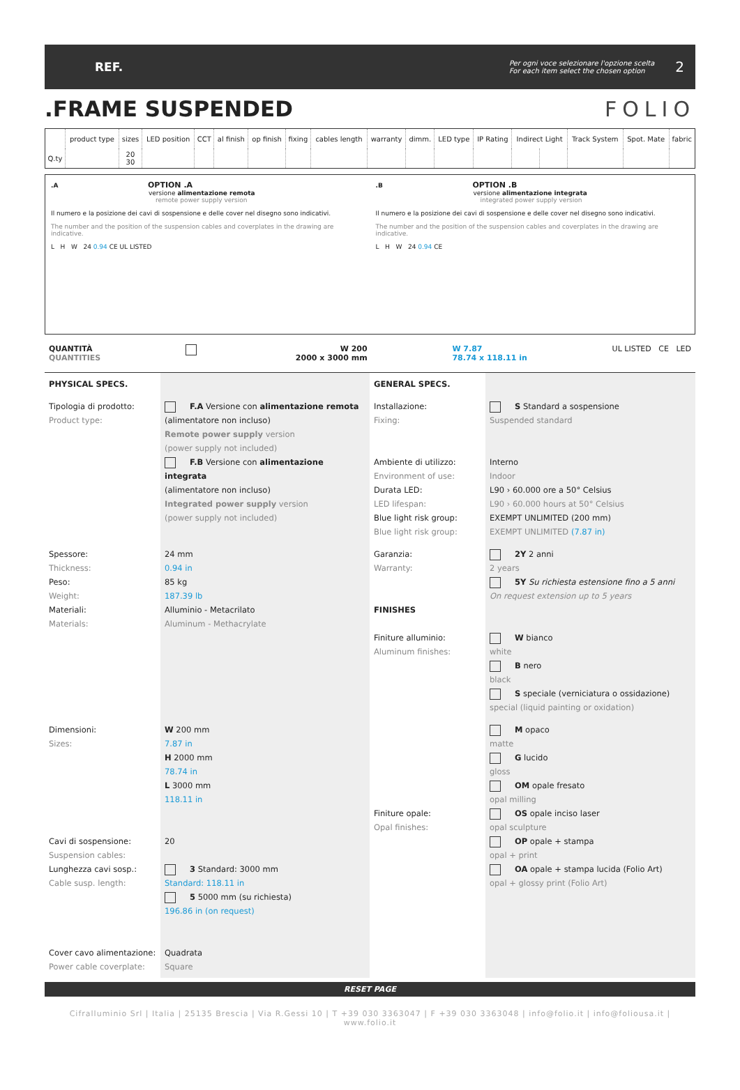REF.
Per ogni voce selezionare l'opzione scelta
For each item select the chosen option 2
.FRAME SUSPENDED FOLIO
| | product type | sizes | LED position | CCT | al finish | op finish | fixing | cables length | warranty | dimm. | LED type | IP Rating | Indirect Light | | Track System | Spot. Mate | fabric |
| --- | --- | --- | --- | --- | --- | --- | --- | --- | --- | --- | --- | --- | --- | --- | --- | --- | --- |
| Q.ty | | 20 30 | | | | | | | | | | | | | | | |
.A OPTION .A
versione alimentazione remota
remote power supply version
Il numero e la posizione dei cavi di sospensione e delle cover nel disegno sono indicativi.
The number and the position of the suspension cables and coverplates in the drawing are indicative.
L H W 24 0.94 CE UL LISTED
.B OPTION .B
versione alimentazione integrata
integrated power supply version
Il numero e la posizione dei cavi di sospensione e delle cover nel disegno sono indicativi.
The number and the position of the suspension cables and coverplates in the drawing are indicative.
L H W 24 0.94 CE
QUANTITÀ
QUANTITIES W 200
2000 x 3000 mm W 7.87
78.74 x 118.11 in UL LISTED CE LED
PHYSICAL SPECS.
GENERAL SPECS.
Tipologia di prodotto:
Product type:
F.A Versione con alimentazione remota
(alimentatore non incluso)
Remote power supply version
(power supply not included)
F.B Versione con alimentazione integrata
(alimentatore non incluso)
Integrated power supply version
(power supply not included)
Installazione:
Fixing:
Ambiente di utilizzo:
Environment of use:
Durata LED:
LED lifespan:
Blue light risk group:
Blue light risk group:
S Standard a sospensione
Suspended standard
Interno
Indoor
L90 › 60.000 ore a 50° Celsius
L90 › 60.000 hours at 50° Celsius
EXEMPT UNLIMITED (200 mm)
EXEMPT UNLIMITED (7.87 in)
Spessore:
Thickness:
Peso:
Weight:
Materiali:
Materials:
24 mm
0.94 in
85 kg
187.39 lb
Alluminio - Metacrilato
Aluminum - Methacrylate
Garanzia:
Warranty:
FINISHES
Finiture alluminio:
Aluminum finishes:
2Y 2 anni
2 years
5Y Su richiesta estensione fino a 5 anni
On request extension up to 5 years
W bianco
white
B nero
black
S speciale (verniciatura o ossidazione)
special (liquid painting or oxidation)
Dimensioni:
Sizes:
Cavi di sospensione:
Suspension cables:
Lunghezza cavi sosp.:
Cable susp. length:
Cover cavo alimentazione:
Power cable coverplate:
W 200 mm
7.87 in
H 2000 mm
78.74 in
L 3000 mm
118.11 in
20
3 Standard: 3000 mm
Standard: 118.11 in
5 5000 mm (su richiesta)
196.86 in (on request)
Quadrata
Square
Finiture opale:
Opal finishes:
M opaco
matte
G lucido
gloss
OM opale fresato
opal milling
OS opale inciso laser
opal sculpture
OP opale + stampa
opal + print
OA opale + stampa lucida (Folio Art)
opal + glossy print (Folio Art)
RESET PAGE
Cifralluminio Srl | Italia | 25135 Brescia | Via R.Gessi 10 | T +39 030 3363047 | F +39 030 3363048 | info@folio.it | info@foliousa.it | www.folio.it